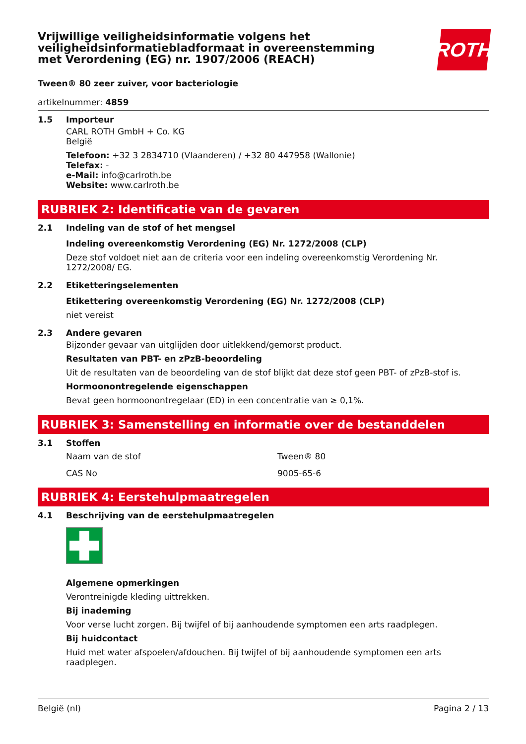Vrijwillige veiligheidsinformatie volgens het
veiligheidsinformatiebladformaat in overeenstemming
met Verordening (EG) nr. 1907/2006 (REACH)
ROTH
Tween® 80 zeer zuiver, voor bacteriologie
artikelnummer: 4859
1.5 Importeur
CARL ROTH GmbH + Co. KG
België
Telefoon: +32 3 2834710 (Vlaanderen) / +32 80 447958 (Wallonie)
Telefax: -
e-Mail: info@carlroth.be
Website: www.carlroth.be
RUBRIEK 2: Identificatie van de gevaren
2.1 Indeling van de stof of het mengsel
Indeling overeenkomstig Verordening (EG) Nr. 1272/2008 (CLP)
Deze stof voldoet niet aan de criteria voor een indeling overeenkomstig Verordening Nr. 1272/2008/ EG.
2.2 Etiketteringselementen
Etikettering overeenkomstig Verordening (EG) Nr. 1272/2008 (CLP)
niet vereist
2.3 Andere gevaren
Bijzonder gevaar van uitglijden door uitlekkend/gemorst product.
Resultaten van PBT- en zPzB-beoordeling
Uit de resultaten van de beoordeling van de stof blijkt dat deze stof geen PBT- of zPzB-stof is.
Hormoonontregelende eigenschappen
Bevat geen hormoonontregelaar (ED) in een concentratie van ≥ 0,1%.
RUBRIEK 3: Samenstelling en informatie over de bestanddelen
3.1 Stoffen
| Naam van de stof | Tween® 80 |
| CAS No | 9005-65-6 |
RUBRIEK 4: Eerstehulpmaatregelen
4.1 Beschrijving van de eerstehulpmaatregelen
Algemene opmerkingen
Verontreinigde kleding uittrekken.
Bij inademing
Voor verse lucht zorgen. Bij twijfel of bij aanhoudende symptomen een arts raadplegen.
Bij huidcontact
Huid met water afspoelen/afdouchen. Bij twijfel of bij aanhoudende symptomen een arts raadplegen.
België (nl) Pagina 2 / 13